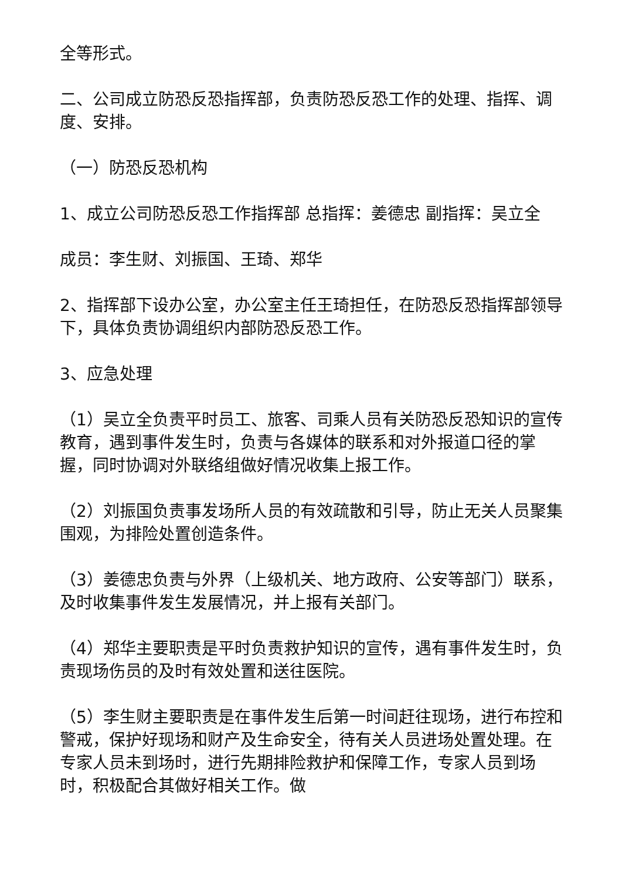全等形式。
二、公司成立防恐反恐指挥部，负责防恐反恐工作的处理、指挥、调度、安排。
（一）防恐反恐机构
1、成立公司防恐反恐工作指挥部 总指挥：姜德忠 副指挥：吴立全
成员：李生财、刘振国、王琦、郑华
2、指挥部下设办公室，办公室主任王琦担任，在防恐反恐指挥部领导下，具体负责协调组织内部防恐反恐工作。
3、应急处理
（1）吴立全负责平时员工、旅客、司乘人员有关防恐反恐知识的宣传教育，遇到事件发生时，负责与各媒体的联系和对外报道口径的掌握，同时协调对外联络组做好情况收集上报工作。
（2）刘振国负责事发场所人员的有效疏散和引导，防止无关人员聚集围观，为排险处置创造条件。
（3）姜德忠负责与外界（上级机关、地方政府、公安等部门）联系，及时收集事件发生发展情况，并上报有关部门。
（4）郑华主要职责是平时负责救护知识的宣传，遇有事件发生时，负责现场伤员的及时有效处置和送往医院。
（5）李生财主要职责是在事件发生后第一时间赶往现场，进行布控和警戒，保护好现场和财产及生命安全，待有关人员进场处置处理。在专家人员未到场时，进行先期排险救护和保障工作，专家人员到场时，积极配合其做好相关工作。做